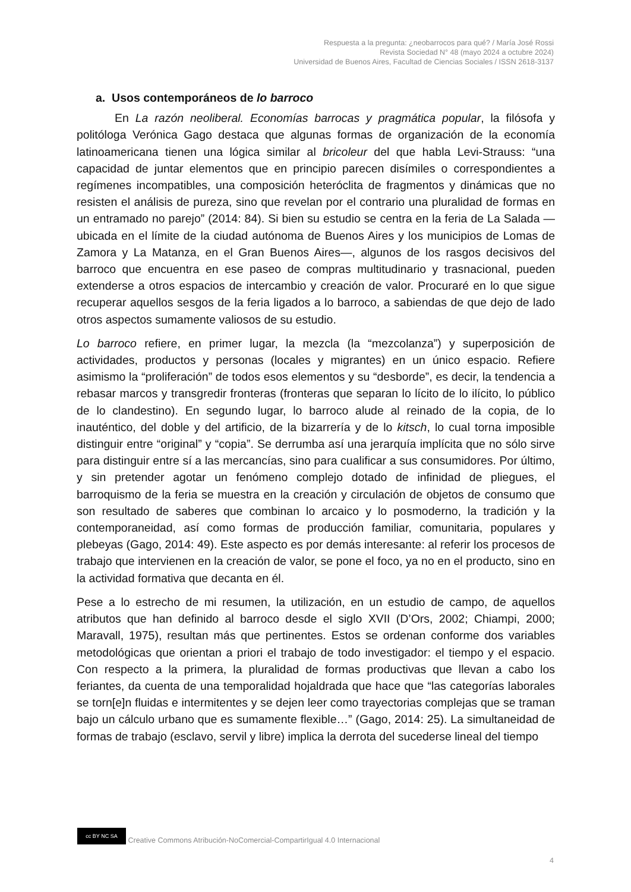Respuesta a la pregunta: ¿neobarrocos para qué? / María José Rossi
Revista Sociedad N° 48 (mayo 2024 a octubre 2024)
Universidad de Buenos Aires, Facultad de Ciencias Sociales / ISSN 2618-3137
a. Usos contemporáneos de lo barroco
En La razón neoliberal. Economías barrocas y pragmática popular, la filósofa y politóloga Verónica Gago destaca que algunas formas de organización de la economía latinoamericana tienen una lógica similar al bricoleur del que habla Levi-Strauss: “una capacidad de juntar elementos que en principio parecen disímiles o correspondientes a regímenes incompatibles, una composición heteróclita de fragmentos y dinámicas que no resisten el análisis de pureza, sino que revelan por el contrario una pluralidad de formas en un entramado no parejo” (2014: 84). Si bien su estudio se centra en la feria de La Salada —ubicada en el límite de la ciudad autónoma de Buenos Aires y los municipios de Lomas de Zamora y La Matanza, en el Gran Buenos Aires—, algunos de los rasgos decisivos del barroco que encuentra en ese paseo de compras multitudinario y trasnacional, pueden extenderse a otros espacios de intercambio y creación de valor. Procuraré en lo que sigue recuperar aquellos sesgos de la feria ligados a lo barroco, a sabiendas de que dejo de lado otros aspectos sumamente valiosos de su estudio.
Lo barroco refiere, en primer lugar, la mezcla (la “mezcolanza”) y superposición de actividades, productos y personas (locales y migrantes) en un único espacio. Refiere asimismo la “proliferación” de todos esos elementos y su “desborde”, es decir, la tendencia a rebasar marcos y transgredir fronteras (fronteras que separan lo lícito de lo ilícito, lo público de lo clandestino). En segundo lugar, lo barroco alude al reinado de la copia, de lo inauténtico, del doble y del artificio, de la bizarrería y de lo kitsch, lo cual torna imposible distinguir entre “original” y “copia”. Se derrumba así una jerarquía implícita que no sólo sirve para distinguir entre sí a las mercancías, sino para cualificar a sus consumidores. Por último, y sin pretender agotar un fenómeno complejo dotado de infinidad de pliegues, el barroquismo de la feria se muestra en la creación y circulación de objetos de consumo que son resultado de saberes que combinan lo arcaico y lo posmoderno, la tradición y la contemporaneidad, así como formas de producción familiar, comunitaria, populares y plebeyas (Gago, 2014: 49). Este aspecto es por demás interesante: al referir los procesos de trabajo que intervienen en la creación de valor, se pone el foco, ya no en el producto, sino en la actividad formativa que decanta en él.
Pese a lo estrecho de mi resumen, la utilización, en un estudio de campo, de aquellos atributos que han definido al barroco desde el siglo XVII (D’Ors, 2002; Chiampi, 2000; Maravall, 1975), resultan más que pertinentes. Estos se ordenan conforme dos variables metodológicas que orientan a priori el trabajo de todo investigador: el tiempo y el espacio. Con respecto a la primera, la pluralidad de formas productivas que llevan a cabo los feriantes, da cuenta de una temporalidad hojaldrada que hace que “las categorías laborales se torn[e]n fluidas e intermitentes y se dejen leer como trayectorias complejas que se traman bajo un cálculo urbano que es sumamente flexible…” (Gago, 2014: 25). La simultaneidad de formas de trabajo (esclavo, servil y libre) implica la derrota del sucederse lineal del tiempo
cc BY NC SA Creative Commons Atribución-NoComercial-CompartirIgual 4.0 Internacional
4